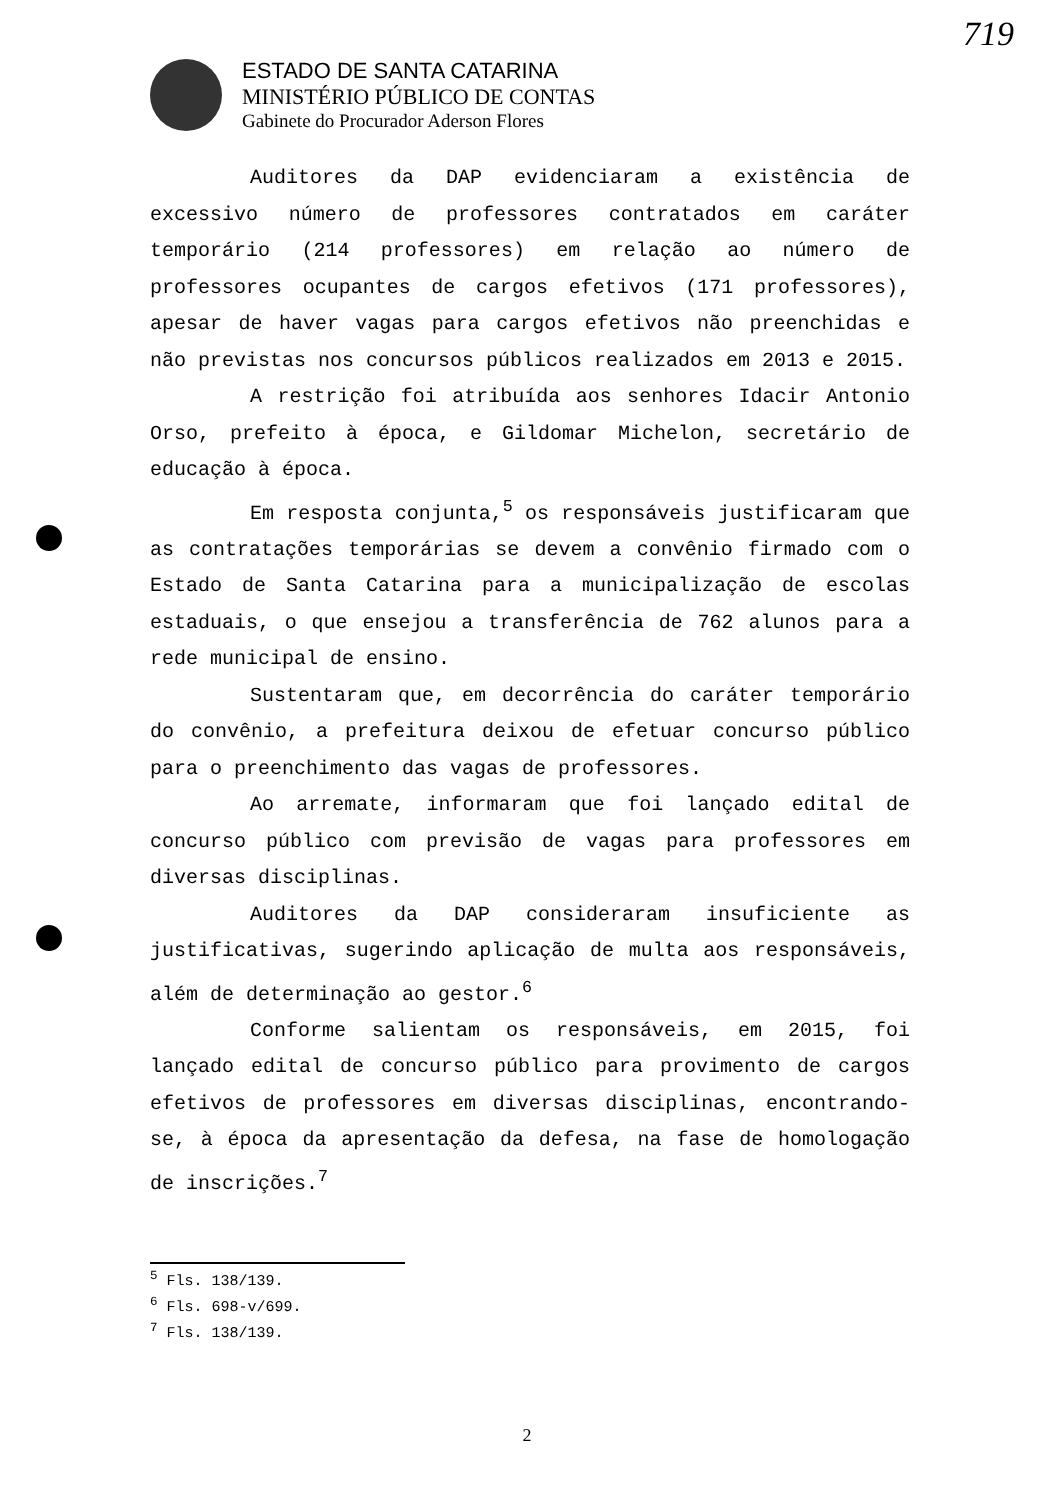719
ESTADO DE SANTA CATARINA
MINISTÉRIO PÚBLICO DE CONTAS
Gabinete do Procurador Aderson Flores
Auditores da DAP evidenciaram a existência de excessivo número de professores contratados em caráter temporário (214 professores) em relação ao número de professores ocupantes de cargos efetivos (171 professores), apesar de haver vagas para cargos efetivos não preenchidas e não previstas nos concursos públicos realizados em 2013 e 2015.
A restrição foi atribuída aos senhores Idacir Antonio Orso, prefeito à época, e Gildomar Michelon, secretário de educação à época.
Em resposta conjunta,<sup>5</sup> os responsáveis justificaram que as contratações temporárias se devem a convênio firmado com o Estado de Santa Catarina para a municipalização de escolas estaduais, o que ensejou a transferência de 762 alunos para a rede municipal de ensino.
Sustentaram que, em decorrência do caráter temporário do convênio, a prefeitura deixou de efetuar concurso público para o preenchimento das vagas de professores.
Ao arremate, informaram que foi lançado edital de concurso público com previsão de vagas para professores em diversas disciplinas.
Auditores da DAP consideraram insuficiente as justificativas, sugerindo aplicação de multa aos responsáveis, além de determinação ao gestor.<sup>6</sup>
Conforme salientam os responsáveis, em 2015, foi lançado edital de concurso público para provimento de cargos efetivos de professores em diversas disciplinas, encontrando-se, à época da apresentação da defesa, na fase de homologação de inscrições.<sup>7</sup>
<sup>5</sup> Fls. 138/139.
<sup>6</sup> Fls. 698-v/699.
<sup>7</sup> Fls. 138/139.
2